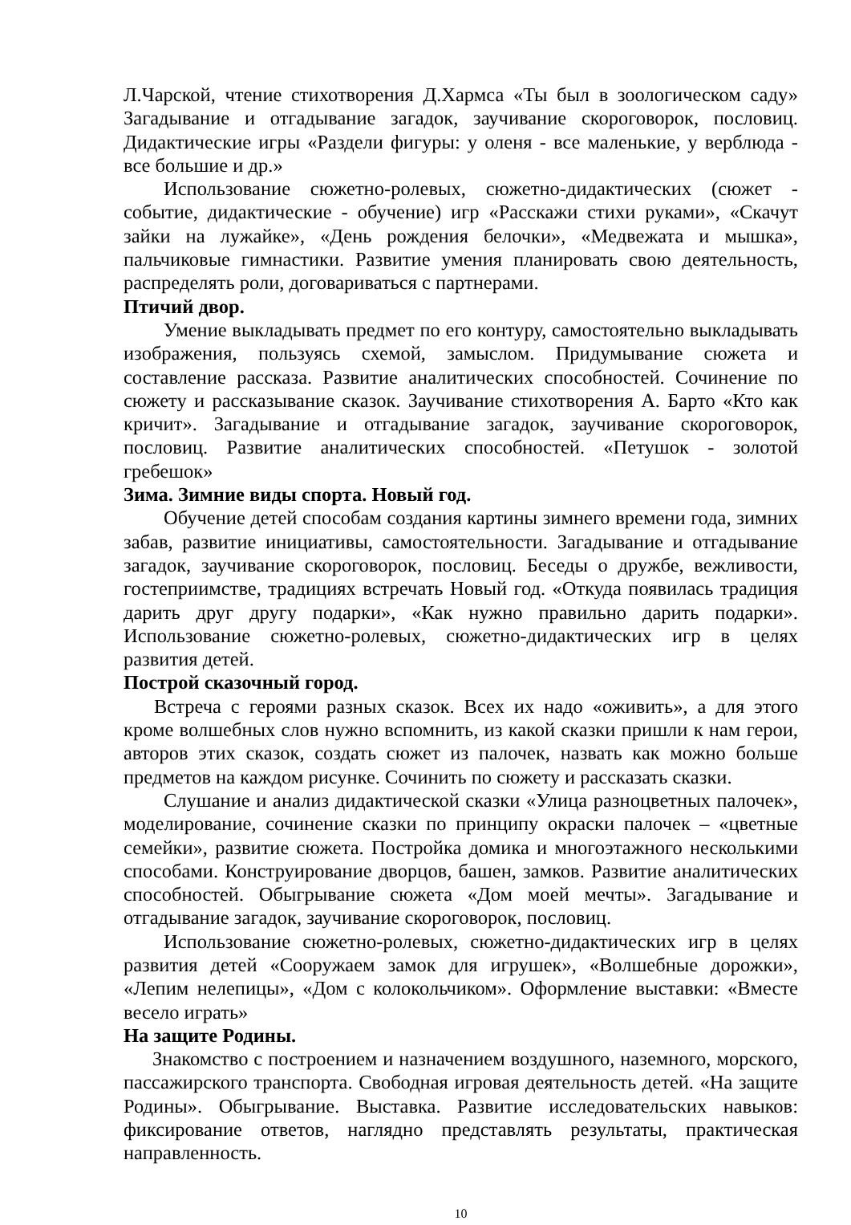Л.Чарской, чтение стихотворения Д.Хармса «Ты был в зоологическом саду» Загадывание и отгадывание загадок, заучивание скороговорок, пословиц. Дидактические игры «Раздели фигуры: у оленя - все маленькие, у верблюда - все большие и др.»
Использование сюжетно-ролевых, сюжетно-дидактических (сюжет - событие, дидактические - обучение) игр «Расскажи стихи руками», «Скачут зайки на лужайке», «День рождения белочки», «Медвежата и мышка», пальчиковые гимнастики. Развитие умения планировать свою деятельность, распределять роли, договариваться с партнерами.
Птичий двор.
Умение выкладывать предмет по его контуру, самостоятельно выкладывать изображения, пользуясь схемой, замыслом. Придумывание сюжета и составление рассказа. Развитие аналитических способностей. Сочинение по сюжету и рассказывание сказок. Заучивание стихотворения А. Барто «Кто как кричит». Загадывание и отгадывание загадок, заучивание скороговорок, пословиц. Развитие аналитических способностей. «Петушок - золотой гребешок»
Зима. Зимние виды спорта. Новый год.
Обучение детей способам создания картины зимнего времени года, зимних забав, развитие инициативы, самостоятельности. Загадывание и отгадывание загадок, заучивание скороговорок, пословиц. Беседы о дружбе, вежливости, гостеприимстве, традициях встречать Новый год. «Откуда появилась традиция дарить друг другу подарки», «Как нужно правильно дарить подарки». Использование сюжетно-ролевых, сюжетно-дидактических игр в целях развития детей.
Построй сказочный город.
Встреча с героями разных сказок. Всех их надо «оживить», а для этого кроме волшебных слов нужно вспомнить, из какой сказки пришли к нам герои, авторов этих сказок, создать сюжет из палочек, назвать как можно больше предметов на каждом рисунке. Сочинить по сюжету и рассказать сказки.
Слушание и анализ дидактической сказки «Улица разноцветных палочек», моделирование, сочинение сказки по принципу окраски палочек – «цветные семейки», развитие сюжета. Постройка домика и многоэтажного несколькими способами. Конструирование дворцов, башен, замков. Развитие аналитических способностей. Обыгрывание сюжета «Дом моей мечты». Загадывание и отгадывание загадок, заучивание скороговорок, пословиц.
Использование сюжетно-ролевых, сюжетно-дидактических игр в целях развития детей «Сооружаем замок для игрушек», «Волшебные дорожки», «Лепим нелепицы», «Дом с колокольчиком». Оформление выставки: «Вместе весело играть»
На защите Родины.
Знакомство с построением и назначением воздушного, наземного, морского, пассажирского транспорта. Свободная игровая деятельность детей. «На защите Родины». Обыгрывание. Выставка. Развитие исследовательских навыков: фиксирование ответов, наглядно представлять результаты, практическая направленность.
10